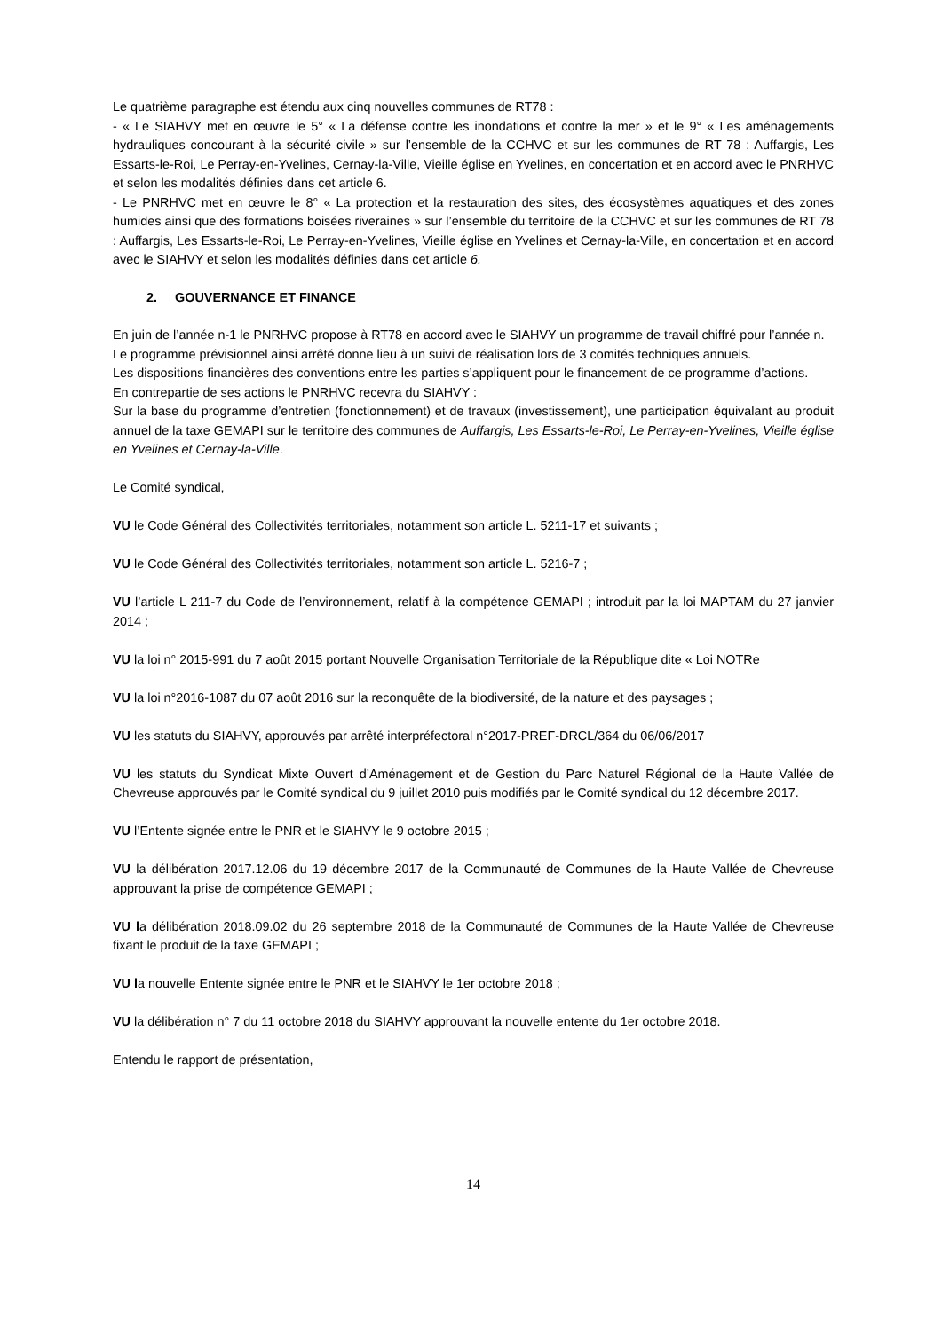Le quatrième paragraphe est étendu aux cinq nouvelles communes de RT78 :
- « Le SIAHVY met en œuvre le 5° « La défense contre les inondations et contre la mer » et le 9° « Les aménagements hydrauliques concourant à la sécurité civile » sur l’ensemble de la CCHVC et sur les communes de RT 78 : Auffargis, Les Essarts-le-Roi, Le Perray-en-Yvelines, Cernay-la-Ville, Vieille église en Yvelines, en concertation et en accord avec le PNRHVC et selon les modalités définies dans cet article 6.
- Le PNRHVC met en œuvre le 8° « La protection et la restauration des sites, des écosystèmes aquatiques et des zones humides ainsi que des formations boisées riveraines » sur l’ensemble du territoire de la CCHVC et sur les communes de RT 78 : Auffargis, Les Essarts-le-Roi, Le Perray-en-Yvelines, Vieille église en Yvelines et Cernay-la-Ville, en concertation et en accord avec le SIAHVY et selon les modalités définies dans cet article 6.
2. GOUVERNANCE ET FINANCE
En juin de l’année n-1 le PNRHVC propose à RT78 en accord avec le SIAHVY un programme de travail chiffré pour l’année n.
Le programme prévisionnel ainsi arrêté donne lieu à un suivi de réalisation lors de 3 comités techniques annuels.
Les dispositions financières des conventions entre les parties s’appliquent pour le financement de ce programme d’actions.
En contrepartie de ses actions le PNRHVC recevra du SIAHVY :
Sur la base du programme d’entretien (fonctionnement) et de travaux (investissement), une participation équivalant au produit annuel de la taxe GEMAPI sur le territoire des communes de Auffargis, Les Essarts-le-Roi, Le Perray-en-Yvelines, Vieille église en Yvelines et Cernay-la-Ville.
Le Comité syndical,
VU le Code Général des Collectivités territoriales, notamment son article L. 5211-17 et suivants ;
VU le Code Général des Collectivités territoriales, notamment son article L. 5216-7 ;
VU l’article L 211-7 du Code de l’environnement, relatif à la compétence GEMAPI ; introduit par la loi MAPTAM du 27 janvier 2014 ;
VU la loi n° 2015-991 du 7 août 2015 portant Nouvelle Organisation Territoriale de la République dite « Loi NOTRe
VU la loi n°2016-1087 du 07 août 2016 sur la reconquête de la biodiversité, de la nature et des paysages ;
VU les statuts du SIAHVY, approuvés par arrêté interpréfectoral n°2017-PREF-DRCL/364 du 06/06/2017
VU les statuts du Syndicat Mixte Ouvert d’Aménagement et de Gestion du Parc Naturel Régional de la Haute Vallée de Chevreuse approuvés par le Comité syndical du 9 juillet 2010 puis modifiés par le Comité syndical du 12 décembre 2017.
VU l’Entente signée entre le PNR et le SIAHVY le 9 octobre 2015 ;
VU la délibération 2017.12.06 du 19 décembre 2017 de la Communauté de Communes de la Haute Vallée de Chevreuse approuvant la prise de compétence GEMAPI ;
VU la délibération 2018.09.02 du 26 septembre 2018 de la Communauté de Communes de la Haute Vallée de Chevreuse fixant le produit de la taxe GEMAPI ;
VU la nouvelle Entente signée entre le PNR et le SIAHVY le 1er octobre 2018 ;
VU la délibération n° 7 du 11 octobre 2018 du SIAHVY approuvant la nouvelle entente du 1er octobre 2018.
Entendu le rapport de présentation,
14